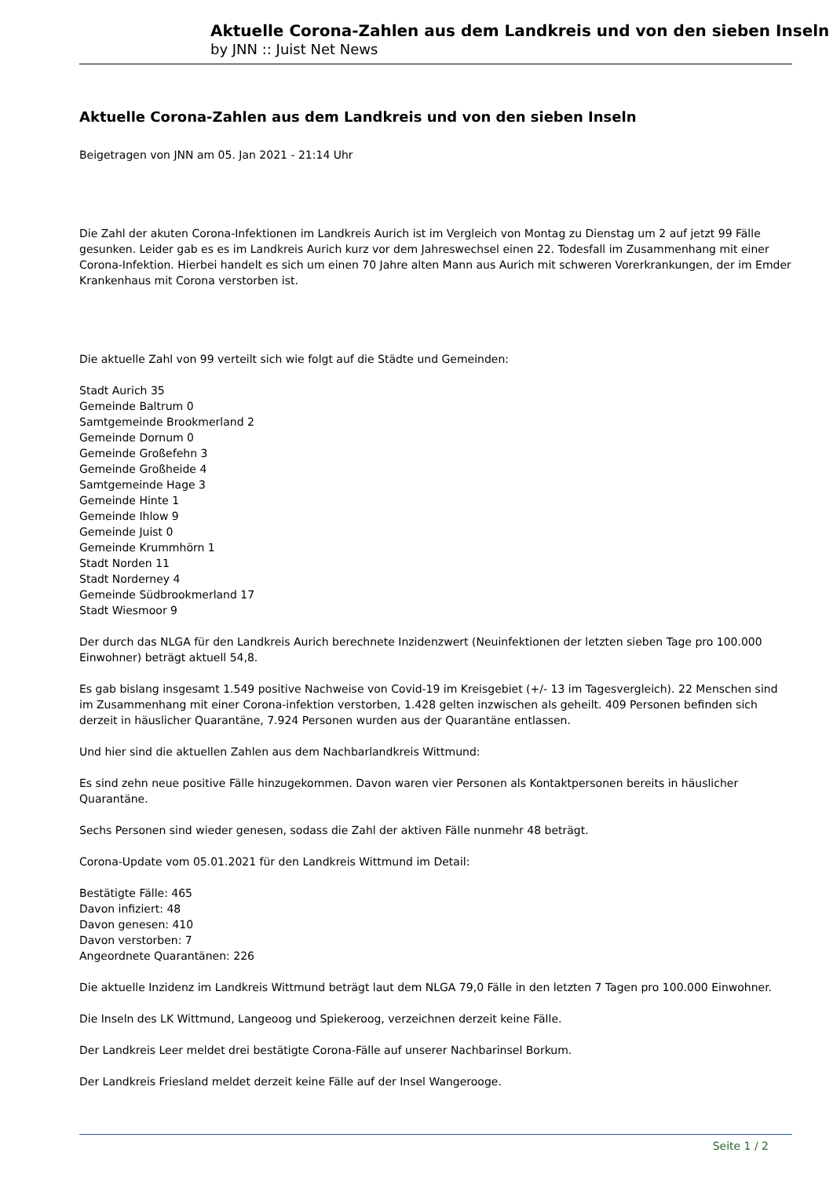Aktuelle Corona-Zahlen aus dem Landkreis und von den sieben Inseln
by JNN :: Juist Net News
Aktuelle Corona-Zahlen aus dem Landkreis und von den sieben Inseln
Beigetragen von JNN am 05. Jan 2021 - 21:14 Uhr
Die Zahl der akuten Corona-Infektionen im Landkreis Aurich ist im Vergleich von Montag zu Dienstag um 2 auf jetzt 99 Fälle gesunken. Leider gab es es im Landkreis Aurich kurz vor dem Jahreswechsel einen 22. Todesfall im Zusammenhang mit einer Corona-Infektion. Hierbei handelt es sich um einen 70 Jahre alten Mann aus Aurich mit schweren Vorerkrankungen, der im Emder Krankenhaus mit Corona verstorben ist.
Die aktuelle Zahl von 99 verteilt sich wie folgt auf die Städte und Gemeinden:
Stadt Aurich 35
Gemeinde Baltrum 0
Samtgemeinde Brookmerland 2
Gemeinde Dornum 0
Gemeinde Großefehn 3
Gemeinde Großheide 4
Samtgemeinde Hage 3
Gemeinde Hinte 1
Gemeinde Ihlow 9
Gemeinde Juist 0
Gemeinde Krummhörn 1
Stadt Norden 11
Stadt Norderney 4
Gemeinde Südbrookmerland 17
Stadt Wiesmoor 9
Der durch das NLGA für den Landkreis Aurich berechnete Inzidenzwert (Neuinfektionen der letzten sieben Tage pro 100.000 Einwohner) beträgt aktuell 54,8.
Es gab bislang insgesamt 1.549 positive Nachweise von Covid-19 im Kreisgebiet (+/- 13 im Tagesvergleich). 22 Menschen sind im Zusammenhang mit einer Corona-infektion verstorben, 1.428 gelten inzwischen als geheilt. 409 Personen befinden sich derzeit in häuslicher Quarantäne, 7.924 Personen wurden aus der Quarantäne entlassen.
Und hier sind die aktuellen Zahlen aus dem Nachbarlandkreis Wittmund:
Es sind zehn neue positive Fälle hinzugekommen. Davon waren vier Personen als Kontaktpersonen bereits in häuslicher Quarantäne.
Sechs Personen sind wieder genesen, sodass die Zahl der aktiven Fälle nunmehr 48 beträgt.
Corona-Update vom 05.01.2021 für den Landkreis Wittmund im Detail:
Bestätigte Fälle: 465
Davon infiziert: 48
Davon genesen: 410
Davon verstorben: 7
Angeordnete Quarantänen: 226
Die aktuelle Inzidenz im Landkreis Wittmund beträgt laut dem NLGA 79,0 Fälle in den letzten 7 Tagen pro 100.000 Einwohner.
Die Inseln des LK Wittmund, Langeoog und Spiekeroog, verzeichnen derzeit keine Fälle.
Der Landkreis Leer meldet drei bestätigte Corona-Fälle auf unserer Nachbarinsel Borkum.
Der Landkreis Friesland meldet derzeit keine Fälle auf der Insel Wangerooge.
Seite 1 / 2